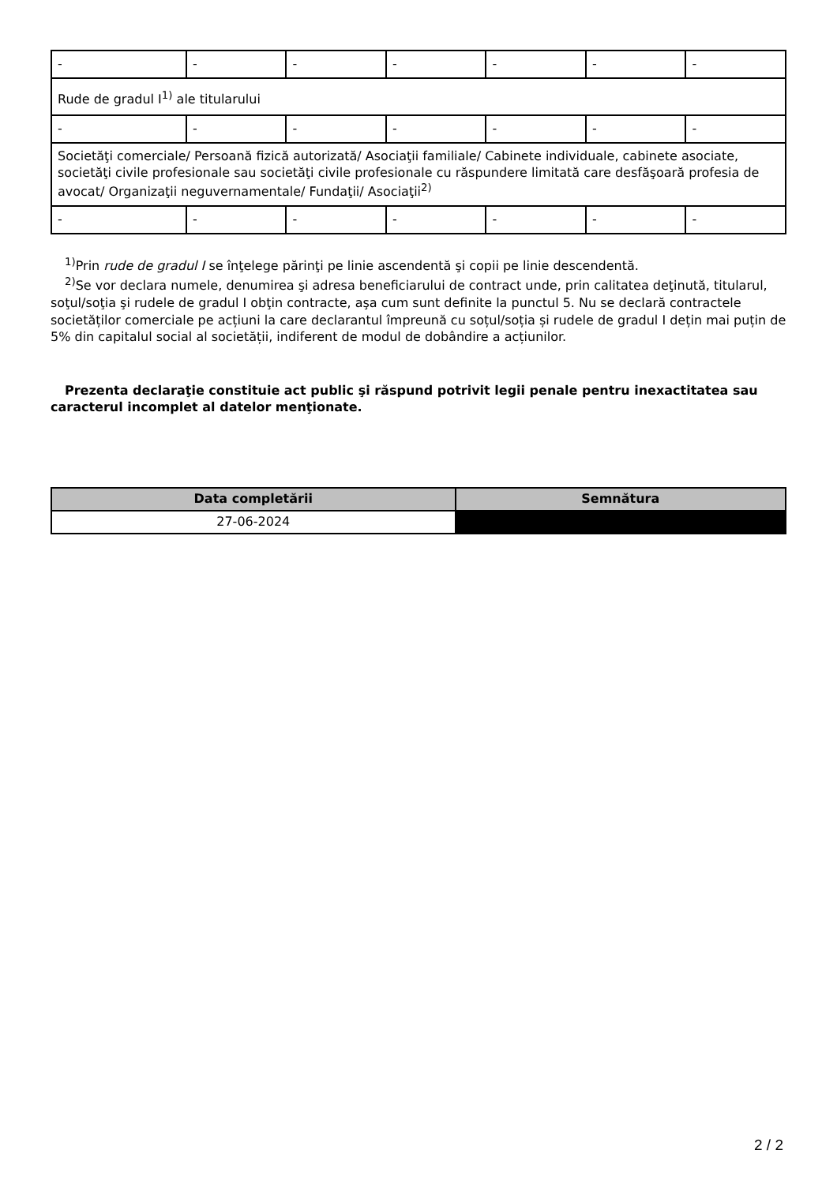| - | - | - | - | - | - | - |
| Rude de gradul I<sup>1)</sup> ale titularului | | | | | | |
| - | - | - | - | - | - | - |
| Societăţi comerciale/ Persoană fizică autorizată/ Asociaţii familiale/ Cabinete individuale, cabinete asociate, societăţi civile profesionale sau societăţi civile profesionale cu răspundere limitată care desfăşoară profesia de avocat/ Organizaţii neguvernamentale/ Fundaţii/ Asociaţii<sup>2)</sup> | | | | | | |
| - | - | - | - | - | - | - |
<sup>1)</sup> Prin rude de gradul I se înţelege părinţi pe linie ascendentă şi copii pe linie descendentă.
<sup>2)</sup> Se vor declara numele, denumirea şi adresa beneficiarului de contract unde, prin calitatea deţinută, titularul, soţul/soţia şi rudele de gradul I obţin contracte, aşa cum sunt definite la punctul 5. Nu se declară contractele societăților comerciale pe acțiuni la care declarantul împreună cu soțul/soția și rudele de gradul I dețin mai puțin de 5% din capitalul social al societății, indiferent de modul de dobândire a acțiunilor.
Prezenta declaraţie constituie act public şi răspund potrivit legii penale pentru inexactitatea sau caracterul incomplet al datelor menţionate.
| Data completării | Semnătura |
| --- | --- |
| 27-06-2024 | |
2 / 2